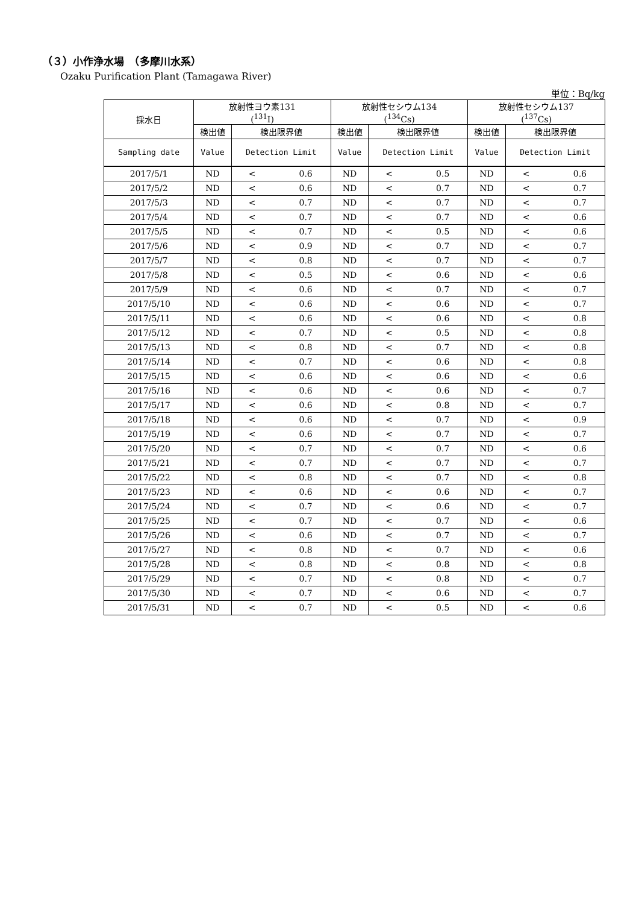（３）小作浄水場　（多摩川水系）
Ozaku Purification Plant (Tamagawa River)
単位：Bq/kg
| 採水日 | 放射性ヨウ素131 (<sup>131</sup>I) | | | 放射性セシウム134 (<sup>134</sup>Cs) | | | 放射性セシウム137 (<sup>137</sup>Cs) | | |
| --- | --- | --- | --- | --- | --- | --- | --- | --- | --- |
| | 検出値 | 検出限界値 | | 検出値 | 検出限界値 | | 検出値 | 検出限界値 | |
| Sampling date | Value | Detection Limit | | Value | Detection Limit | | Value | Detection Limit | |
| 2017/5/1 | ND | < | 0.6 | ND | < | 0.5 | ND | < | 0.6 |
| 2017/5/2 | ND | < | 0.6 | ND | < | 0.7 | ND | < | 0.7 |
| 2017/5/3 | ND | < | 0.7 | ND | < | 0.7 | ND | < | 0.7 |
| 2017/5/4 | ND | < | 0.7 | ND | < | 0.7 | ND | < | 0.6 |
| 2017/5/5 | ND | < | 0.7 | ND | < | 0.5 | ND | < | 0.6 |
| 2017/5/6 | ND | < | 0.9 | ND | < | 0.7 | ND | < | 0.7 |
| 2017/5/7 | ND | < | 0.8 | ND | < | 0.7 | ND | < | 0.7 |
| 2017/5/8 | ND | < | 0.5 | ND | < | 0.6 | ND | < | 0.6 |
| 2017/5/9 | ND | < | 0.6 | ND | < | 0.7 | ND | < | 0.7 |
| 2017/5/10 | ND | < | 0.6 | ND | < | 0.6 | ND | < | 0.7 |
| 2017/5/11 | ND | < | 0.6 | ND | < | 0.6 | ND | < | 0.8 |
| 2017/5/12 | ND | < | 0.7 | ND | < | 0.5 | ND | < | 0.8 |
| 2017/5/13 | ND | < | 0.8 | ND | < | 0.7 | ND | < | 0.8 |
| 2017/5/14 | ND | < | 0.7 | ND | < | 0.6 | ND | < | 0.8 |
| 2017/5/15 | ND | < | 0.6 | ND | < | 0.6 | ND | < | 0.6 |
| 2017/5/16 | ND | < | 0.6 | ND | < | 0.6 | ND | < | 0.7 |
| 2017/5/17 | ND | < | 0.6 | ND | < | 0.8 | ND | < | 0.7 |
| 2017/5/18 | ND | < | 0.6 | ND | < | 0.7 | ND | < | 0.9 |
| 2017/5/19 | ND | < | 0.6 | ND | < | 0.7 | ND | < | 0.7 |
| 2017/5/20 | ND | < | 0.7 | ND | < | 0.7 | ND | < | 0.6 |
| 2017/5/21 | ND | < | 0.7 | ND | < | 0.7 | ND | < | 0.7 |
| 2017/5/22 | ND | < | 0.8 | ND | < | 0.7 | ND | < | 0.8 |
| 2017/5/23 | ND | < | 0.6 | ND | < | 0.6 | ND | < | 0.7 |
| 2017/5/24 | ND | < | 0.7 | ND | < | 0.6 | ND | < | 0.7 |
| 2017/5/25 | ND | < | 0.7 | ND | < | 0.7 | ND | < | 0.6 |
| 2017/5/26 | ND | < | 0.6 | ND | < | 0.7 | ND | < | 0.7 |
| 2017/5/27 | ND | < | 0.8 | ND | < | 0.7 | ND | < | 0.6 |
| 2017/5/28 | ND | < | 0.8 | ND | < | 0.8 | ND | < | 0.8 |
| 2017/5/29 | ND | < | 0.7 | ND | < | 0.8 | ND | < | 0.7 |
| 2017/5/30 | ND | < | 0.7 | ND | < | 0.6 | ND | < | 0.7 |
| 2017/5/31 | ND | < | 0.7 | ND | < | 0.5 | ND | < | 0.6 |